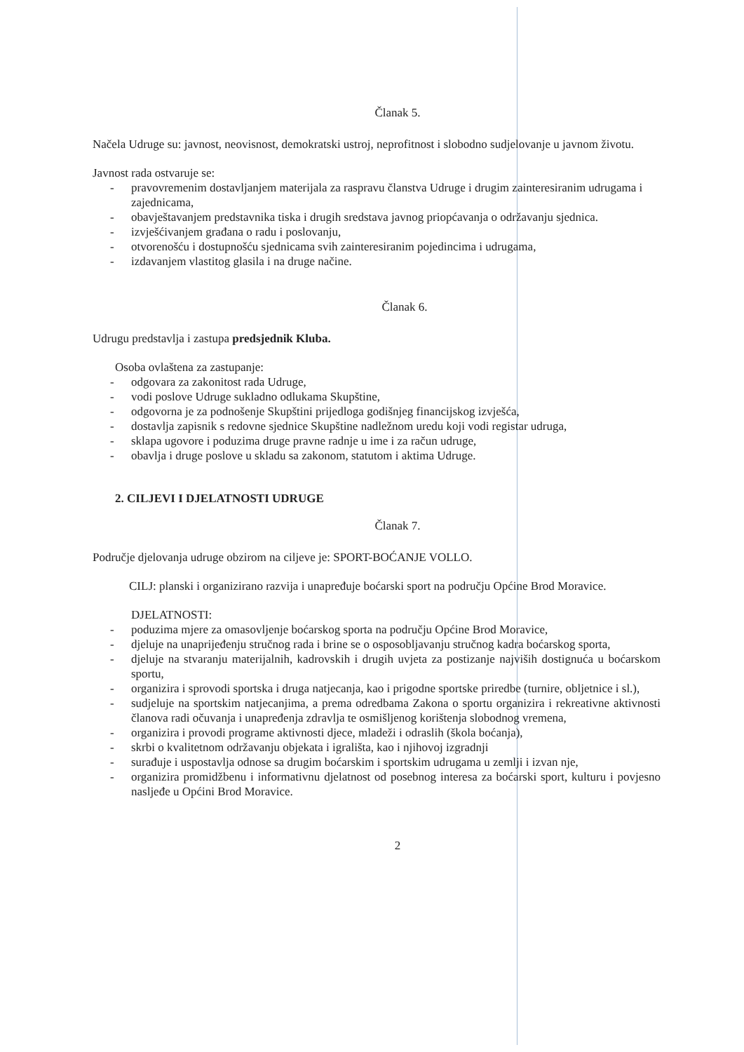Članak 5.
Načela Udruge su: javnost, neovisnost, demokratski ustroj, neprofitnost i slobodno sudjelovanje u javnom životu.
Javnost rada ostvaruje se:
- pravovremenim dostavljanjem materijala za raspravu članstva Udruge i drugim zainteresiranim udrugama i zajednicama,
- obavještavanjem predstavnika tiska i drugih sredstava javnog priopćavanja o održavanju sjednica.
- izvješćivanjem građana o radu i poslovanju,
- otvorenošću i dostupnošću sjednicama svih zainteresiranim pojedincima i udrugama,
- izdavanjem vlastitog glasila i na druge načine.
Članak 6.
Udrugu predstavlja i zastupa predsjednik Kluba.
Osoba ovlaštena za zastupanje:
- odgovara za zakonitost rada Udruge,
- vodi poslove Udruge sukladno odlukama Skupštine,
- odgovorna je za podnošenje Skupštini prijedloga godišnjeg financijskog izvješća,
- dostavlja zapisnik s redovne sjednice Skupštine nadležnom uredu koji vodi registar udruga,
- sklapa ugovore i poduzima druge pravne radnje u ime i za račun udruge,
- obavlja i druge poslove u skladu sa zakonom, statutom i aktima Udruge.
2. CILJEVI I DJELATNOSTI UDRUGE
Članak 7.
Područje djelovanja udruge obzirom na ciljeve je: SPORT-BOĆANJE VOLLO.
CILJ: planski i organizirano razvija i unapređuje boćarski sport na području Općine Brod Moravice.
DJELATNOSTI:
- poduzima mjere za omasovljenje boćarskog sporta na području Općine Brod Moravice,
- djeluje na unaprijeđenju stručnog rada i brine se o osposobljavanju stručnog kadra boćarskog sporta,
- djeluje na stvaranju materijalnih, kadrovskih i drugih uvjeta za postizanje najviših dostignuća u boćarskom sportu,
- organizira i sprovodi sportska i druga natjecanja, kao i prigodne sportske priredbe (turnire, obljetnice i sl.),
- sudjeluje na sportskim natjecanjima, a prema odredbama Zakona o sportu organizira i rekreativne aktivnosti članova radi očuvanja i unapređenja zdravlja te osmišljenog korištenja slobodnog vremena,
- organizira i provodi programe aktivnosti djece, mladeži i odraslih (škola boćanja),
- skrbi o kvalitetnom održavanju objekata i igrališta, kao i njihovoj izgradnji
- surađuje i uspostavlja odnose sa drugim boćarskim i sportskim udrugama u zemlji i izvan nje,
- organizira promidžbenu i informativnu djelatnost od posebnog interesa za boćarski sport, kulturu i povjesno nasljeđe u Općini Brod Moravice.
2